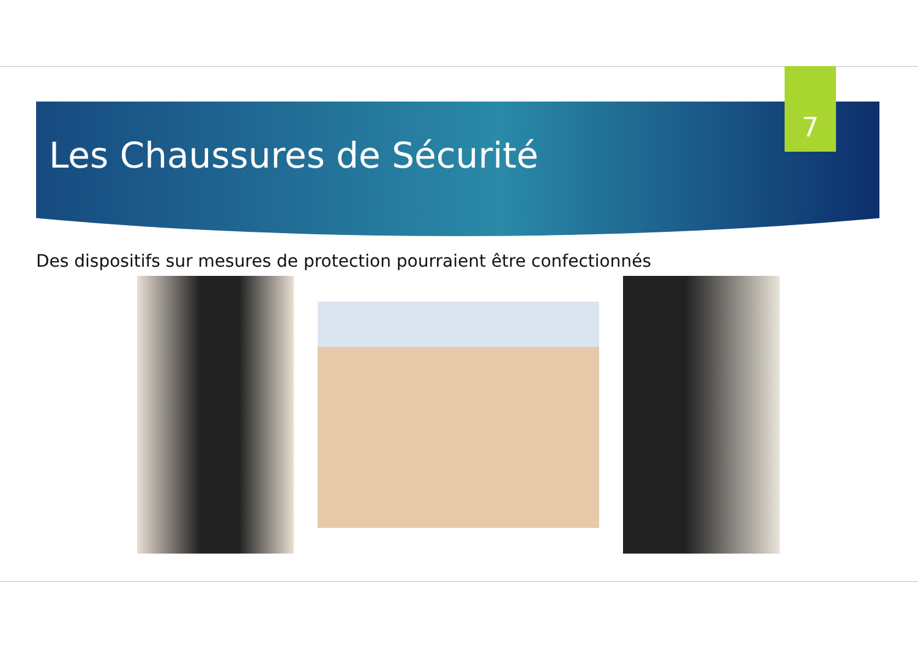Les Chaussures de Sécurité
7
Des dispositifs sur mesures de protection pourraient être confectionnés